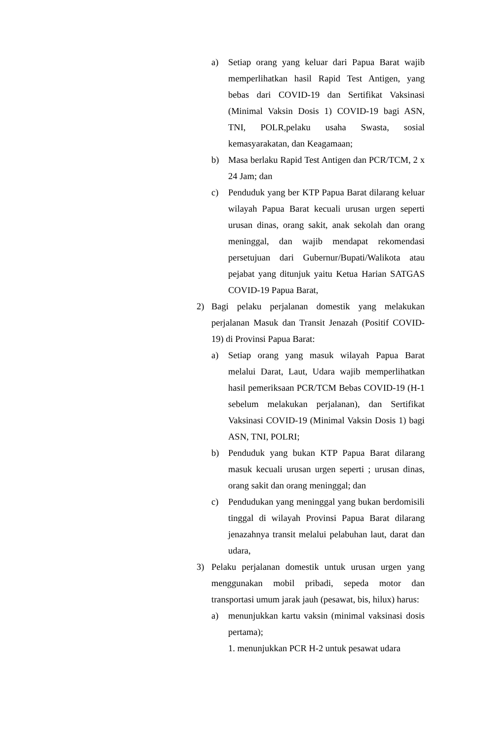a) Setiap orang yang keluar dari Papua Barat wajib memperlihatkan hasil Rapid Test Antigen, yang bebas dari COVID-19 dan Sertifikat Vaksinasi (Minimal Vaksin Dosis 1) COVID-19 bagi ASN, TNI, POLR,pelaku usaha Swasta, sosial kemasyarakatan, dan Keagamaan;
b) Masa berlaku Rapid Test Antigen dan PCR/TCM, 2 x 24 Jam; dan
c) Penduduk yang ber KTP Papua Barat dilarang keluar wilayah Papua Barat kecuali urusan urgen seperti urusan dinas, orang sakit, anak sekolah dan orang meninggal, dan wajib mendapat rekomendasi persetujuan dari Gubernur/Bupati/Walikota atau pejabat yang ditunjuk yaitu Ketua Harian SATGAS COVID-19 Papua Barat,
2) Bagi pelaku perjalanan domestik yang melakukan perjalanan Masuk dan Transit Jenazah (Positif COVID-19) di Provinsi Papua Barat:
a) Setiap orang yang masuk wilayah Papua Barat melalui Darat, Laut, Udara wajib memperlihatkan hasil pemeriksaan PCR/TCM Bebas COVID-19 (H-1 sebelum melakukan perjalanan), dan Sertifikat Vaksinasi COVID-19 (Minimal Vaksin Dosis 1) bagi ASN, TNI, POLRI;
b) Penduduk yang bukan KTP Papua Barat dilarang masuk kecuali urusan urgen seperti ; urusan dinas, orang sakit dan orang meninggal; dan
c) Pendudukan yang meninggal yang bukan berdomisili tinggal di wilayah Provinsi Papua Barat dilarang jenazahnya transit melalui pelabuhan laut, darat dan udara,
3) Pelaku perjalanan domestik untuk urusan urgen yang menggunakan mobil pribadi, sepeda motor dan transportasi umum jarak jauh (pesawat, bis, hilux) harus:
a) menunjukkan kartu vaksin (minimal vaksinasi dosis pertama);
1. menunjukkan PCR H-2 untuk pesawat udara